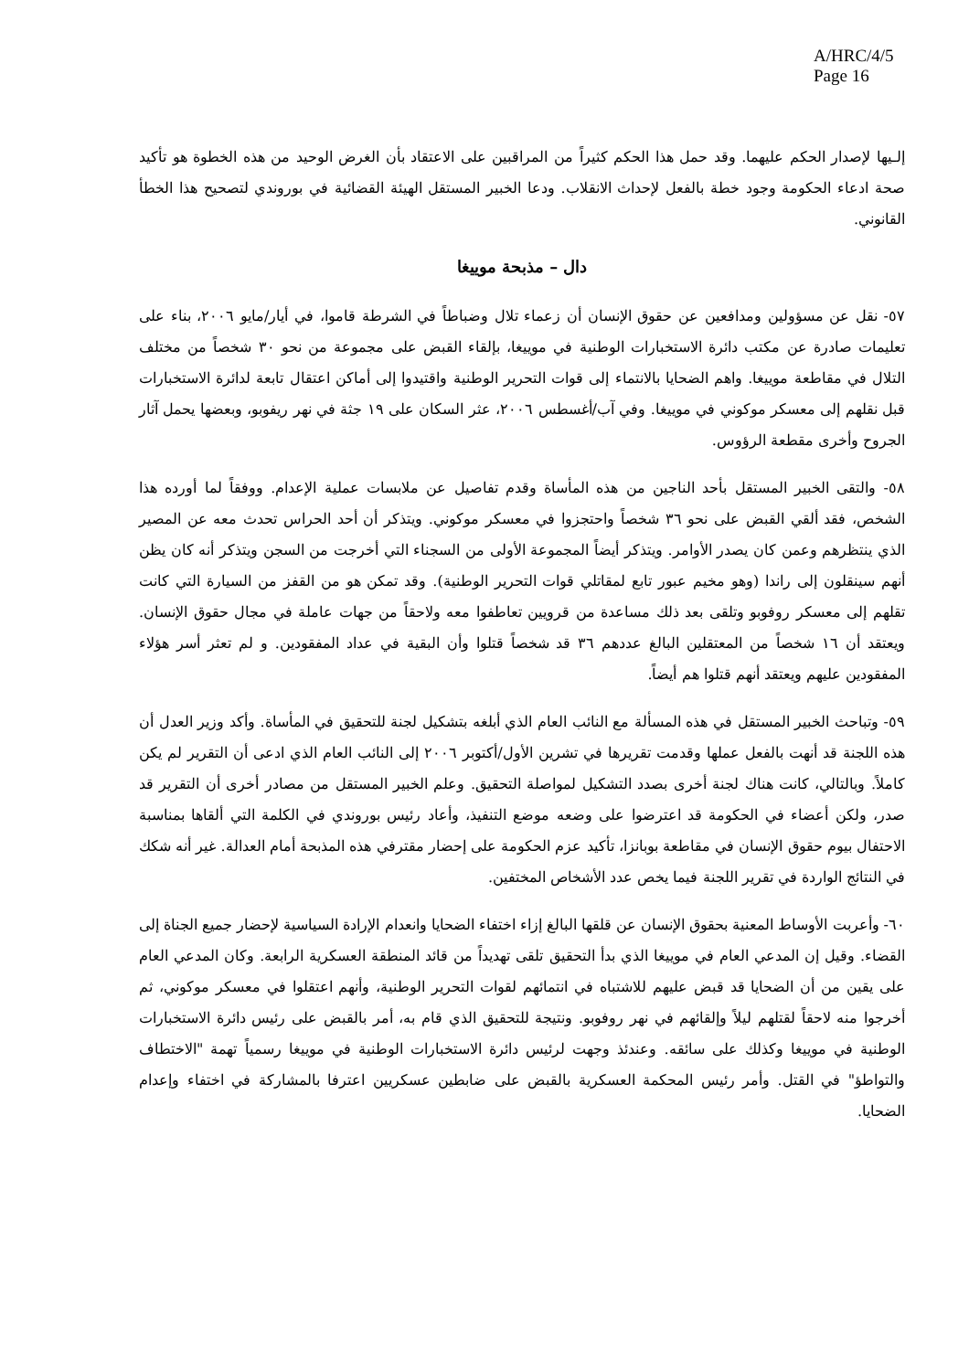A/HRC/4/5
Page 16
إلـيها لإصدار الحكم عليهما. وقد حمل هذا الحكم كثيراً من المراقبين على الاعتقاد بأن الغرض الوحيد من هذه الخطوة هو تأكيد صحة ادعاء الحكومة وجود خطة بالفعل لإحداث الانقلاب. ودعا الخبير المستقل الهيئة القضائية في بوروندي لتصحيح هذا الخطأ القانوني.
دال – مذبحة موييغا
٥٧- نقل عن مسؤولين ومدافعين عن حقوق الإنسان أن زعماء تلال وضباطاً في الشرطة قاموا، في أيار/مايو ٢٠٠٦، بناء على تعليمات صادرة عن مكتب دائرة الاستخبارات الوطنية في موييغا، بإلقاء القبض على مجموعة من نحو ٣٠ شخصاً من مختلف التلال في مقاطعة موييغا. واهم الضحايا بالانتماء إلى قوات التحرير الوطنية واقتيدوا إلى أماكن اعتقال تابعة لدائرة الاستخبارات قبل نقلهم إلى معسكر موكوني في موييغا. وفي آب/أغسطس ٢٠٠٦، عثر السكان على ١٩ جثة في نهر ريفوبو، وبعضها يحمل آثار الجروح وأخرى مقطعة الرؤوس.
٥٨- والتقى الخبير المستقل بأحد الناجين من هذه المأساة وقدم تفاصيل عن ملابسات عملية الإعدام. ووفقاً لما أورده هذا الشخص، فقد ألقي القبض على نحو ٣٦ شخصاً واحتجزوا في معسكر موكوني. ويتذكر أن أحد الحراس تحدث معه عن المصير الذي ينتظرهم وعمن كان يصدر الأوامر. ويتذكر أيضاً المجموعة الأولى من السجناء التي أخرجت من السجن ويتذكر أنه كان يظن أنهم سينقلون إلى راندا (وهو مخيم عبور تابع لمقاتلي قوات التحرير الوطنية). وقد تمكن هو من القفز من السيارة التي كانت تقلهم إلى معسكر روفوبو وتلقى بعد ذلك مساعدة من قرويين تعاطفوا معه ولاحقاً من جهات عاملة في مجال حقوق الإنسان. ويعتقد أن ١٦ شخصاً من المعتقلين البالغ عددهم ٣٦ قد شخصاً قتلوا وأن البقية في عداد المفقودين. و لم تعثر أسر هؤلاء المفقودين عليهم ويعتقد أنهم قتلوا هم أيضاً.
٥٩- وتباحث الخبير المستقل في هذه المسألة مع النائب العام الذي أبلغه بتشكيل لجنة للتحقيق في المأساة. وأكد وزير العدل أن هذه اللجنة قد أنهت بالفعل عملها وقدمت تقريرها في تشرين الأول/أكتوبر ٢٠٠٦ إلى النائب العام الذي ادعى أن التقرير لم يكن كاملاً. وبالتالي، كانت هناك لجنة أخرى بصدد التشكيل لمواصلة التحقيق. وعلم الخبير المستقل من مصادر أخرى أن التقرير قد صدر، ولكن أعضاء في الحكومة قد اعترضوا على وضعه موضع التنفيذ، وأعاد رئيس بوروندي في الكلمة التي ألقاها بمناسبة الاحتفال بيوم حقوق الإنسان في مقاطعة بوبانزا، تأكيد عزم الحكومة على إحضار مقترفي هذه المذبحة أمام العدالة. غير أنه شكك في النتائج الواردة في تقرير اللجنة فيما يخص عدد الأشخاص المختفين.
٦٠- وأعربت الأوساط المعنية بحقوق الإنسان عن قلقها البالغ إزاء اختفاء الضحايا وانعدام الإرادة السياسية لإحضار جميع الجناة إلى القضاء. وقيل إن المدعي العام في موييغا الذي بدأ التحقيق تلقى تهديداً من قائد المنطقة العسكرية الرابعة. وكان المدعي العام على يقين من أن الضحايا قد قبض عليهم للاشتباه في انتمائهم لقوات التحرير الوطنية، وأنهم اعتقلوا في معسكر موكوني، ثم أخرجوا منه لاحقاً لقتلهم ليلاً وإلقائهم في نهر روفوبو. ونتيجة للتحقيق الذي قام به، أمر بالقبض على رئيس دائرة الاستخبارات الوطنية في موييغا وكذلك على سائقه. وعندئذ وجهت لرئيس دائرة الاستخبارات الوطنية في موييغا رسمياً تهمة "الاختطاف والتواطؤ" في القتل. وأمر رئيس المحكمة العسكرية بالقبض على ضابطين عسكريين اعترفا بالمشاركة في اختفاء وإعدام الضحايا.